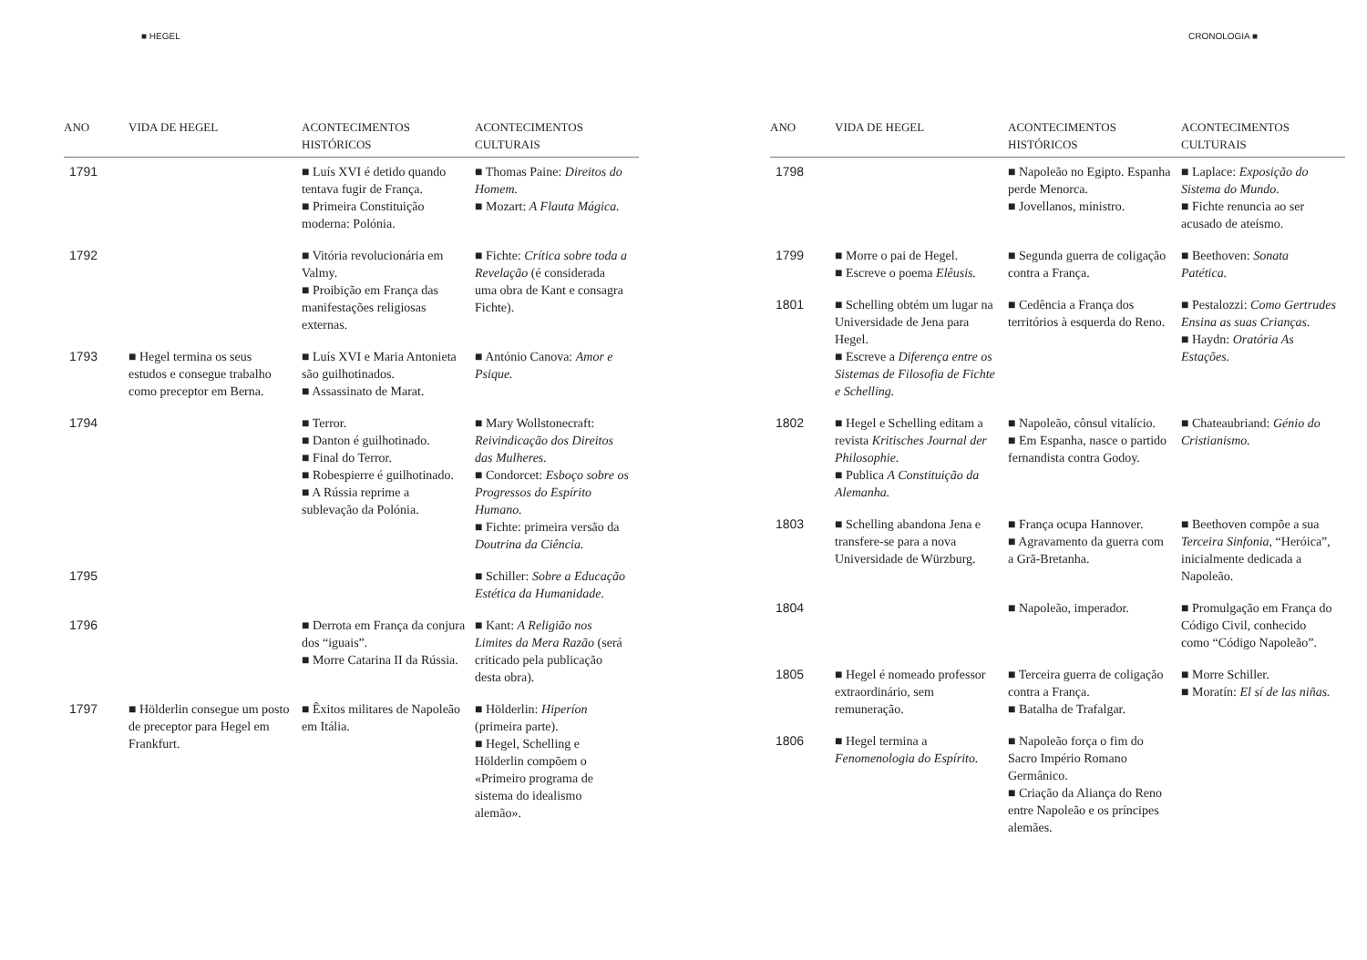■ HEGEL
| ANO | VIDA DE HEGEL | ACONTECIMENTOS HISTÓRICOS | ACONTECIMENTOS CULTURAIS |
| --- | --- | --- | --- |
| 1791 | | ■ Luís XVI é detido quando tentava fugir de França. ■ Primeira Constituição moderna: Polónia. | ■ Thomas Paine: Direitos do Homem. ■ Mozart: A Flauta Mágica. |
| 1792 | | ■ Vitória revolucionária em Valmy. ■ Proibição em França das manifestações religiosas externas. | ■ Fichte: Crítica sobre toda a Revelação (é considerada uma obra de Kant e consagra Fichte). |
| 1793 | ■ Hegel termina os seus estudos e consegue trabalho como preceptor em Berna. | ■ Luís XVI e Maria Antonieta são guilhotinados. ■ Assassinato de Marat. | ■ António Canova: Amor e Psique. |
| 1794 | | ■ Terror. ■ Danton é guilhotinado. ■ Final do Terror. ■ Robespierre é guilhotinado. ■ A Rússia reprime a sublevação da Polónia. | ■ Mary Wollstonecraft: Reivindicação dos Direitos das Mulheres. ■ Condorcet: Esboço sobre os Progressos do Espírito Humano. ■ Fichte: primeira versão da Doutrina da Ciência. |
| 1795 | | | ■ Schiller: Sobre a Educação Estética da Humanidade. |
| 1796 | | ■ Derrota em França da conjura dos “iguais”. ■ Morre Catarina II da Rússia. | ■ Kant: A Religião nos Limites da Mera Razão (será criticado pela publicação desta obra). |
| 1797 | ■ Hölderlin consegue um posto de preceptor para Hegel em Frankfurt. | ■ Êxitos militares de Napoleão em Itália. | ■ Hölderlin: Hiperíon (primeira parte). ■ Hegel, Schelling e Hölderlin compõem o «Primeiro programa de sistema do idealismo alemão». |
CRONOLOGIA ■
| ANO | VIDA DE HEGEL | ACONTECIMENTOS HISTÓRICOS | ACONTECIMENTOS CULTURAIS |
| --- | --- | --- | --- |
| 1798 | | ■ Napoleão no Egipto. Espanha perde Menorca. ■ Jovellanos, ministro. | ■ Laplace: Exposição do Sistema do Mundo. ■ Fichte renuncia ao ser acusado de ateísmo. |
| 1799 | ■ Morre o pai de Hegel. ■ Escreve o poema Elêusis. | ■ Segunda guerra de coligação contra a França. | ■ Beethoven: Sonata Patética. |
| 1801 | ■ Schelling obtém um lugar na Universidade de Jena para Hegel. ■ Escreve a Diferença entre os Sistemas de Filosofia de Fichte e Schelling. | ■ Cedência a França dos territórios à esquerda do Reno. | ■ Pestalozzi: Como Gertrudes Ensina as suas Crianças. ■ Haydn: Oratória As Estações. |
| 1802 | ■ Hegel e Schelling editam a revista Kritisches Journal der Philosophie. ■ Publica A Constituição da Alemanha. | ■ Napoleão, cônsul vitalício. ■ Em Espanha, nasce o partido fernandista contra Godoy. | ■ Chateaubriand: Génio do Cristianismo. |
| 1803 | ■ Schelling abandona Jena e transfere-se para a nova Universidade de Würzburg. | ■ França ocupa Hannover. ■ Agravamento da guerra com a Grã-Bretanha. | ■ Beethoven compõe a sua Terceira Sinfonia, “Heróica”, inicialmente dedicada a Napoleão. |
| 1804 | | ■ Napoleão, imperador. | ■ Promulgação em França do Código Civil, conhecido como “Código Napoleão”. |
| 1805 | ■ Hegel é nomeado professor extraordinário, sem remuneração. | ■ Terceira guerra de coligação contra a França. ■ Batalha de Trafalgar. | ■ Morre Schiller. ■ Moratín: El sí de las niñas. |
| 1806 | ■ Hegel termina a Fenomenologia do Espírito. | ■ Napoleão força o fim do Sacro Império Romano Germânico. ■ Criação da Aliança do Reno entre Napoleão e os príncipes alemães. | |